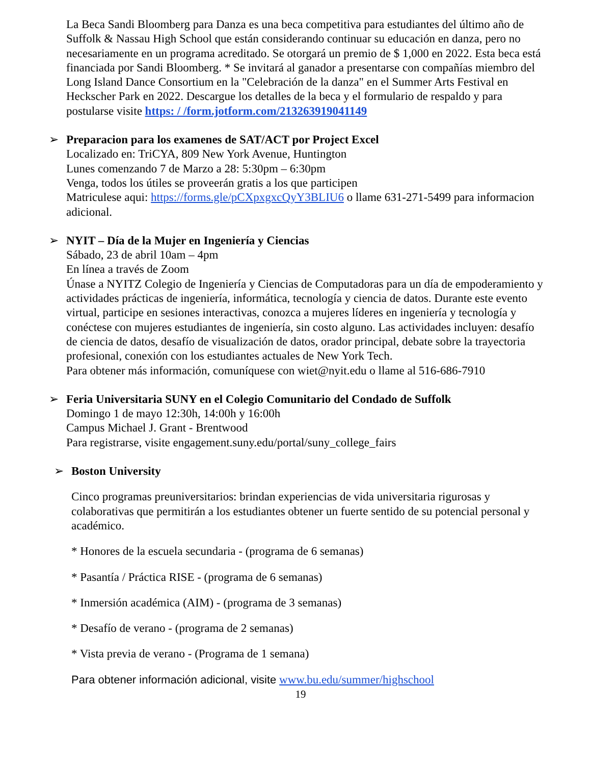La Beca Sandi Bloomberg para Danza es una beca competitiva para estudiantes del último año de Suffolk & Nassau High School que están considerando continuar su educación en danza, pero no necesariamente en un programa acreditado. Se otorgará un premio de $ 1,000 en 2022. Esta beca está financiada por Sandi Bloomberg. * Se invitará al ganador a presentarse con compañías miembro del Long Island Dance Consortium en la "Celebración de la danza" en el Summer Arts Festival en Heckscher Park en 2022. Descargue los detalles de la beca y el formulario de respaldo y para postularse visite https: / /form.jotform.com/213263919041149
➢
Preparacion para los examenes de SAT/ACT por Project Excel
Localizado en: TriCYA, 809 New York Avenue, Huntington
Lunes comenzando 7 de Marzo a 28: 5:30pm – 6:30pm
Venga, todos los útiles se proveerán gratis a los que participen
Matriculese aqui: https://forms.gle/pCXpxgxcQyY3BLIU6 o llame 631-271-5499 para informacion adicional.
➢
NYIT – Día de la Mujer en Ingeniería y Ciencias
Sábado, 23 de abril 10am – 4pm
En línea a través de Zoom
Únase a NYITZ Colegio de Ingeniería y Ciencias de Computadoras para un día de empoderamiento y actividades prácticas de ingeniería, informática, tecnología y ciencia de datos. Durante este evento virtual, participe en sesiones interactivas, conozca a mujeres líderes en ingeniería y tecnología y conéctese con mujeres estudiantes de ingeniería, sin costo alguno. Las actividades incluyen: desafío de ciencia de datos, desafío de visualización de datos, orador principal, debate sobre la trayectoria profesional, conexión con los estudiantes actuales de New York Tech.
Para obtener más información, comuníquese con wiet@nyit.edu o llame al 516-686-7910
➢
Feria Universitaria SUNY en el Colegio Comunitario del Condado de Suffolk
Domingo 1 de mayo 12:30h, 14:00h y 16:00h
Campus Michael J. Grant - Brentwood
Para registrarse, visite engagement.suny.edu/portal/suny_college_fairs
➢
Boston University
Cinco programas preuniversitarios: brindan experiencias de vida universitaria rigurosas y colaborativas que permitirán a los estudiantes obtener un fuerte sentido de su potencial personal y académico.
* Honores de la escuela secundaria - (programa de 6 semanas)
* Pasantía / Práctica RISE - (programa de 6 semanas)
* Inmersión académica (AIM) - (programa de 3 semanas)
* Desafío de verano - (programa de 2 semanas)
* Vista previa de verano - (Programa de 1 semana)
Para obtener información adicional, visite www.bu.edu/summer/highschool
19